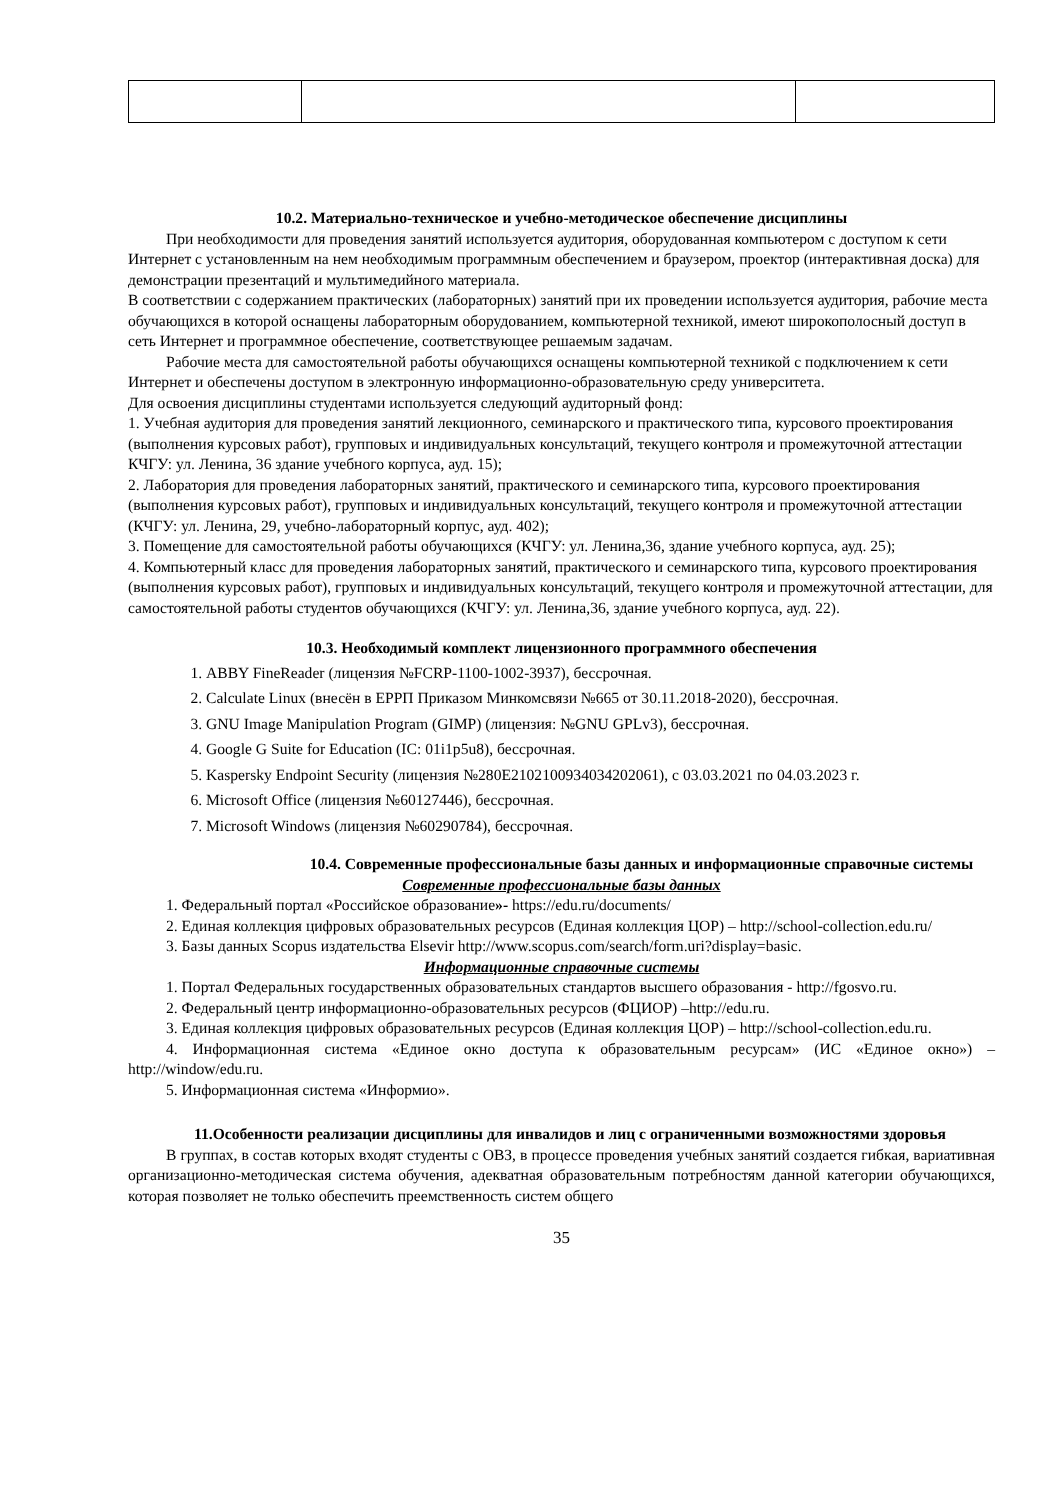10.2. Материально-техническое и учебно-методическое обеспечение дисциплины
При необходимости для проведения занятий используется аудитория, оборудованная компьютером с доступом к сети Интернет с установленным на нем необходимым программным обеспечением и браузером, проектор (интерактивная доска) для демонстрации презентаций и мультимедийного материала.
В соответствии с содержанием практических (лабораторных) занятий при их проведении используется аудитория, рабочие места обучающихся в которой оснащены лабораторным оборудованием, компьютерной техникой, имеют широкополосный доступ в сеть Интернет и программное обеспечение, соответствующее решаемым задачам.
Рабочие места для самостоятельной работы обучающихся оснащены компьютерной техникой с подключением к сети Интернет и обеспечены доступом в электронную информационно-образовательную среду университета.
Для освоения дисциплины студентами используется следующий аудиторный фонд:
1. Учебная аудитория для проведения занятий лекционного, семинарского и практического типа, курсового проектирования (выполнения курсовых работ), групповых и индивидуальных консультаций, текущего контроля и промежуточной аттестации КЧГУ: ул. Ленина, 36 здание учебного корпуса, ауд. 15);
2. Лаборатория для проведения лабораторных занятий, практического и семинарского типа, курсового проектирования (выполнения курсовых работ), групповых и индивидуальных консультаций, текущего контроля и промежуточной аттестации (КЧГУ: ул. Ленина, 29, учебно-лабораторный корпус, ауд. 402);
3. Помещение для самостоятельной работы обучающихся (КЧГУ: ул. Ленина,36, здание учебного корпуса, ауд. 25);
4. Компьютерный класс для проведения лабораторных занятий, практического и семинарского типа, курсового проектирования (выполнения курсовых работ), групповых и индивидуальных консультаций, текущего контроля и промежуточной аттестации, для самостоятельной работы студентов обучающихся (КЧГУ: ул. Ленина,36, здание учебного корпуса, ауд. 22).
10.3. Необходимый комплект лицензионного программного обеспечения
1. ABBY FineReader (лицензия №FCRP-1100-1002-3937), бессрочная.
2. Calculate Linux (внесён в ЕРРП Приказом Минкомсвязи №665 от 30.11.2018-2020), бессрочная.
3. GNU Image Manipulation Program (GIMP) (лицензия: №GNU GPLv3), бессрочная.
4. Google G Suite for Education (IC: 01i1p5u8), бессрочная.
5. Kaspersky Endpoint Security (лицензия №280E2102100934034202061), с 03.03.2021 по 04.03.2023 г.
6. Microsoft Office (лицензия №60127446), бессрочная.
7. Microsoft Windows (лицензия №60290784), бессрочная.
10.4. Современные профессиональные базы данных и информационные справочные системы
Современные профессиональные базы данных
1. Федеральный портал «Российское образование»- https://edu.ru/documents/
2. Единая коллекция цифровых образовательных ресурсов (Единая коллекция ЦОР) – http://school-collection.edu.ru/
3. Базы данных Scopus издательства Elsevir http://www.scopus.com/search/form.uri?display=basic.
Информационные справочные системы
1. Портал Федеральных государственных образовательных стандартов высшего образования - http://fgosvo.ru.
2. Федеральный центр информационно-образовательных ресурсов (ФЦИОР) –http://edu.ru.
3. Единая коллекция цифровых образовательных ресурсов (Единая коллекция ЦОР) – http://school-collection.edu.ru.
4. Информационная система «Единое окно доступа к образовательным ресурсам» (ИС «Единое окно») – http://window/edu.ru.
5. Информационная система «Информио».
11.Особенности реализации дисциплины для инвалидов и лиц с ограниченными возможностями здоровья
В группах, в состав которых входят студенты с ОВЗ, в процессе проведения учебных занятий создается гибкая, вариативная организационно-методическая система обучения, адекватная образовательным потребностям данной категории обучающихся, которая позволяет не только обеспечить преемственность систем общего
35